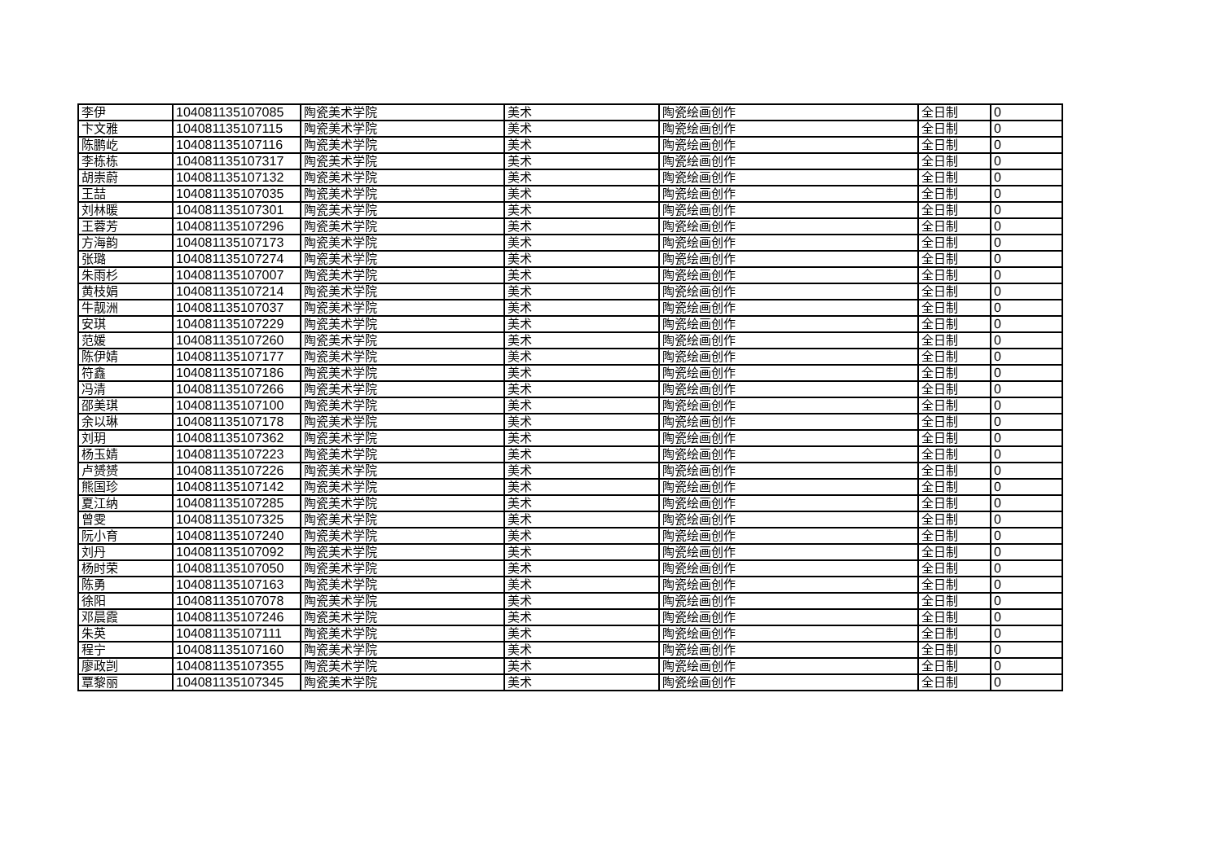| 李伊 | 104081135107085 | 陶瓷美术学院 | 美术 | 陶瓷绘画创作 | 全日制 | 0 |
| 卞文雅 | 104081135107115 | 陶瓷美术学院 | 美术 | 陶瓷绘画创作 | 全日制 | 0 |
| 陈鹏屹 | 104081135107116 | 陶瓷美术学院 | 美术 | 陶瓷绘画创作 | 全日制 | 0 |
| 李栋栋 | 104081135107317 | 陶瓷美术学院 | 美术 | 陶瓷绘画创作 | 全日制 | 0 |
| 胡崇蔚 | 104081135107132 | 陶瓷美术学院 | 美术 | 陶瓷绘画创作 | 全日制 | 0 |
| 王喆 | 104081135107035 | 陶瓷美术学院 | 美术 | 陶瓷绘画创作 | 全日制 | 0 |
| 刘林暖 | 104081135107301 | 陶瓷美术学院 | 美术 | 陶瓷绘画创作 | 全日制 | 0 |
| 王蓉芳 | 104081135107296 | 陶瓷美术学院 | 美术 | 陶瓷绘画创作 | 全日制 | 0 |
| 方海韵 | 104081135107173 | 陶瓷美术学院 | 美术 | 陶瓷绘画创作 | 全日制 | 0 |
| 张璐 | 104081135107274 | 陶瓷美术学院 | 美术 | 陶瓷绘画创作 | 全日制 | 0 |
| 朱雨杉 | 104081135107007 | 陶瓷美术学院 | 美术 | 陶瓷绘画创作 | 全日制 | 0 |
| 黄枝娟 | 104081135107214 | 陶瓷美术学院 | 美术 | 陶瓷绘画创作 | 全日制 | 0 |
| 牛靓洲 | 104081135107037 | 陶瓷美术学院 | 美术 | 陶瓷绘画创作 | 全日制 | 0 |
| 安琪 | 104081135107229 | 陶瓷美术学院 | 美术 | 陶瓷绘画创作 | 全日制 | 0 |
| 范媛 | 104081135107260 | 陶瓷美术学院 | 美术 | 陶瓷绘画创作 | 全日制 | 0 |
| 陈伊婧 | 104081135107177 | 陶瓷美术学院 | 美术 | 陶瓷绘画创作 | 全日制 | 0 |
| 符鑫 | 104081135107186 | 陶瓷美术学院 | 美术 | 陶瓷绘画创作 | 全日制 | 0 |
| 冯清 | 104081135107266 | 陶瓷美术学院 | 美术 | 陶瓷绘画创作 | 全日制 | 0 |
| 邵美琪 | 104081135107100 | 陶瓷美术学院 | 美术 | 陶瓷绘画创作 | 全日制 | 0 |
| 余以琳 | 104081135107178 | 陶瓷美术学院 | 美术 | 陶瓷绘画创作 | 全日制 | 0 |
| 刘玥 | 104081135107362 | 陶瓷美术学院 | 美术 | 陶瓷绘画创作 | 全日制 | 0 |
| 杨玉婧 | 104081135107223 | 陶瓷美术学院 | 美术 | 陶瓷绘画创作 | 全日制 | 0 |
| 卢赟赟 | 104081135107226 | 陶瓷美术学院 | 美术 | 陶瓷绘画创作 | 全日制 | 0 |
| 熊国珍 | 104081135107142 | 陶瓷美术学院 | 美术 | 陶瓷绘画创作 | 全日制 | 0 |
| 夏江纳 | 104081135107285 | 陶瓷美术学院 | 美术 | 陶瓷绘画创作 | 全日制 | 0 |
| 曾雯 | 104081135107325 | 陶瓷美术学院 | 美术 | 陶瓷绘画创作 | 全日制 | 0 |
| 阮小育 | 104081135107240 | 陶瓷美术学院 | 美术 | 陶瓷绘画创作 | 全日制 | 0 |
| 刘丹 | 104081135107092 | 陶瓷美术学院 | 美术 | 陶瓷绘画创作 | 全日制 | 0 |
| 杨时荣 | 104081135107050 | 陶瓷美术学院 | 美术 | 陶瓷绘画创作 | 全日制 | 0 |
| 陈勇 | 104081135107163 | 陶瓷美术学院 | 美术 | 陶瓷绘画创作 | 全日制 | 0 |
| 徐阳 | 104081135107078 | 陶瓷美术学院 | 美术 | 陶瓷绘画创作 | 全日制 | 0 |
| 邓晨霞 | 104081135107246 | 陶瓷美术学院 | 美术 | 陶瓷绘画创作 | 全日制 | 0 |
| 朱英 | 104081135107111 | 陶瓷美术学院 | 美术 | 陶瓷绘画创作 | 全日制 | 0 |
| 程宁 | 104081135107160 | 陶瓷美术学院 | 美术 | 陶瓷绘画创作 | 全日制 | 0 |
| 廖政剀 | 104081135107355 | 陶瓷美术学院 | 美术 | 陶瓷绘画创作 | 全日制 | 0 |
| 覃黎丽 | 104081135107345 | 陶瓷美术学院 | 美术 | 陶瓷绘画创作 | 全日制 | 0 |